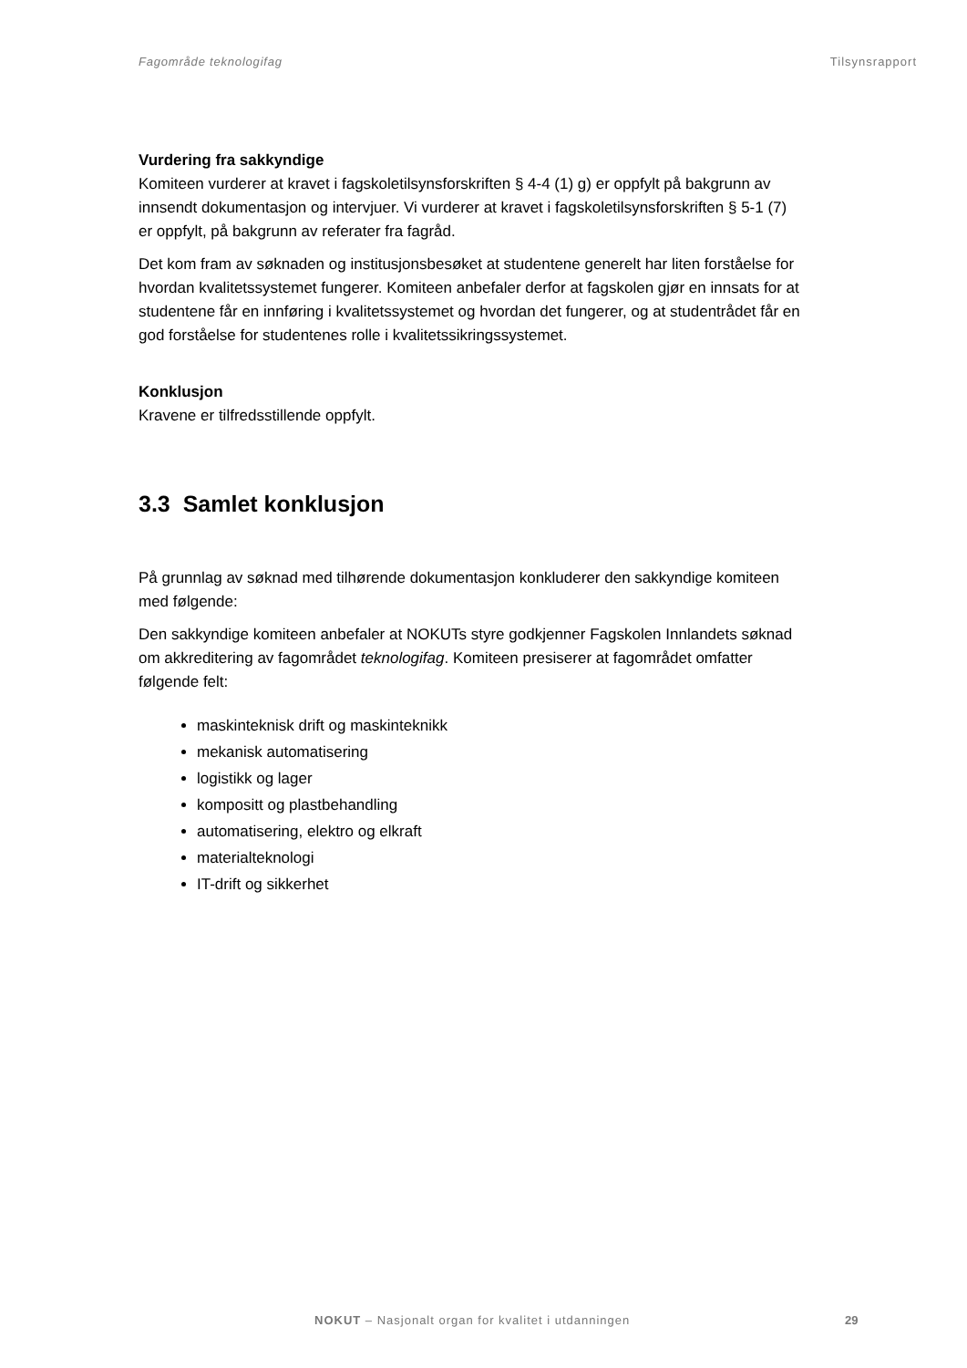Fagområde teknologifag Tilsynsrapport
Vurdering fra sakkyndige
Komiteen vurderer at kravet i fagskoletilsynsforskriften § 4-4 (1) g) er oppfylt på bakgrunn av innsendt dokumentasjon og intervjuer. Vi vurderer at kravet i fagskoletilsynsforskriften § 5-1 (7) er oppfylt, på bakgrunn av referater fra fagråd.
Det kom fram av søknaden og institusjonsbesøket at studentene generelt har liten forståelse for hvordan kvalitetssystemet fungerer. Komiteen anbefaler derfor at fagskolen gjør en innsats for at studentene får en innføring i kvalitetssystemet og hvordan det fungerer, og at studentrådet får en god forståelse for studentenes rolle i kvalitetssikringssystemet.
Konklusjon
Kravene er tilfredsstillende oppfylt.
3.3 Samlet konklusjon
På grunnlag av søknad med tilhørende dokumentasjon konkluderer den sakkyndige komiteen med følgende:
Den sakkyndige komiteen anbefaler at NOKUTs styre godkjenner Fagskolen Innlandets søknad om akkreditering av fagområdet teknologifag. Komiteen presiserer at fagområdet omfatter følgende felt:
maskinteknisk drift og maskinteknikk
mekanisk automatisering
logistikk og lager
kompositt og plastbehandling
automatisering, elektro og elkraft
materialteknologi
IT-drift og sikkerhet
NOKUT – Nasjonalt organ for kvalitet i utdanningen
29